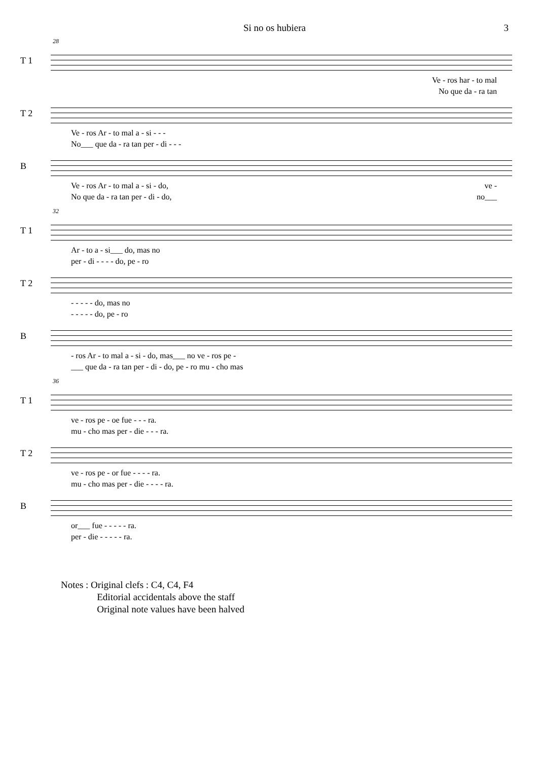Si no os hubiera 3
28
T 1
Ve - ros har - to mal
No que da - ra tan
T 2
Ve - ros Ar - to mal a - si - - -
No___ que da - ra tan per - di - - -
B
Ve - ros Ar - to mal a - si - do, ve -
No que da - ra tan per - di - do, no___
32
T 1
Ar - to a - si___ do, mas no
per - di - - - - do, pe - ro
T 2
- - - - - do, mas no
- - - - - do, pe - ro
B
- ros Ar - to mal a - si - do, mas___ no ve - ros pe -
___ que da - ra tan per - di - do, pe - ro mu - cho mas
36
T 1
ve - ros pe - oe fue - - - ra.
mu - cho mas per - die - - - ra.
T 2
ve - ros pe - or fue - - - - ra.
mu - cho mas per - die - - - - ra.
B
or___ fue - - - - - ra.
per - die - - - - - ra.
Notes : Original clefs : C4, C4, F4
Editorial accidentals above the staff
Original note values have been halved